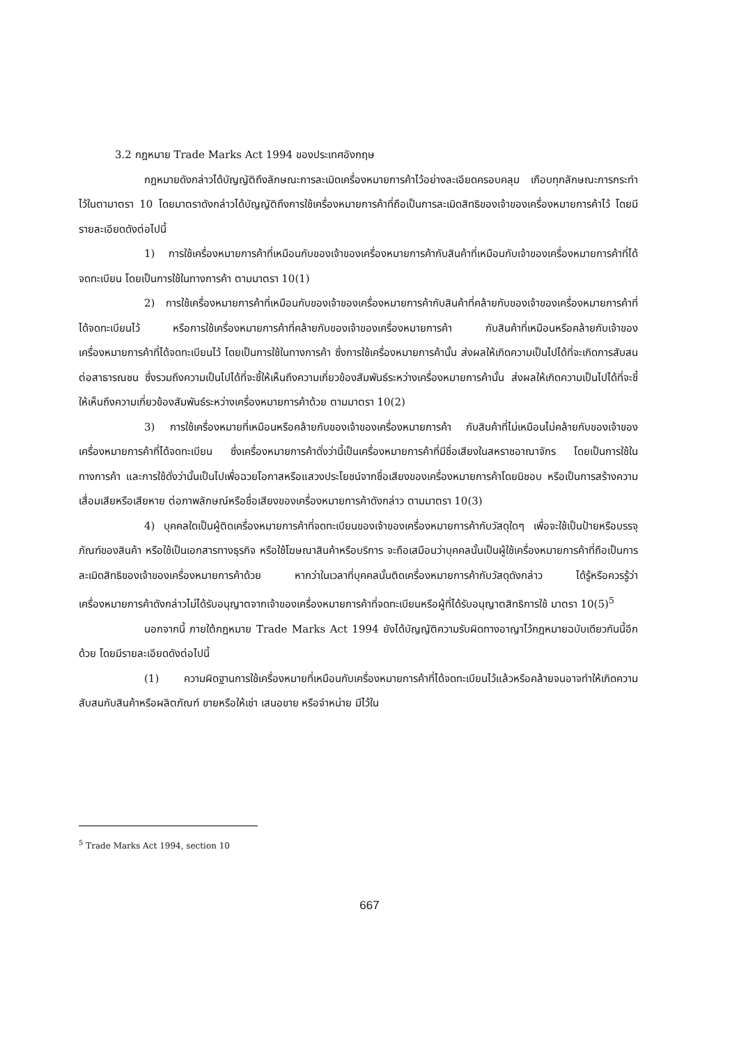3.2 กฎหมาย Trade Marks Act 1994 ของประเทศอังกฤษ
กฎหมายดังกล่าวได้บัญญัติถึงลักษณะการละเมิดเครื่องหมายการค้าไว้อย่างละเอียดครอบคลุม เกือบทุกลักษณะการกระทำไว้ในตามาตรา 10 โดยมาตราดังกล่าวได้บัญญัติถึงการใช้เครื่องหมายการค้าที่ถือเป็นการละเมิดสิทธิของเจ้าของเครื่องหมายการค้าไว้ โดยมีรายละเอียดดังต่อไปนี้
1) การใช้เครื่องหมายการค้าที่เหมือนกับของเจ้าของเครื่องหมายการค้ากับสินค้าที่เหมือนกับเจ้าของเครื่องหมายการค้าที่ได้จดทะเบียน โดยเป็นการใช้ในทางการค้า ตามมาตรา 10(1)
2) การใช้เครื่องหมายการค้าที่เหมือนกับของเจ้าของเครื่องหมายการค้ากับสินค้าที่คล้ายกับของเจ้าของเครื่องหมายการค้าที่ได้จดทะเบียนไว้ หรือการใช้เครื่องหมายการค้าที่คล้ายกับของเจ้าของเครื่องหมายการค้า กับสินค้าที่เหมือนหรือคล้ายกับเจ้าของเครื่องหมายการค้าที่ได้จดทะเบียนไว้ โดยเป็นการใช้ในทางการค้า ซึ่งการใช้เครื่องหมายการค้านั้น ส่งผลให้เกิดความเป็นไปได้ที่จะเกิดการสับสนต่อสาธารณชน ซึ่งรวมถึงความเป็นไปได้ที่จะชี้ให้เห็นถึงความเกี่ยวข้องสัมพันธ์ระหว่างเครื่องหมายการค้านั้น ส่งผลให้เกิดความเป็นไปได้ที่จะชี้ให้เห็นถึงความเกี่ยวข้องสัมพันธ์ระหว่างเครื่องหมายการค้าด้วย ตามมาตรา 10(2)
3) การใช้เครื่องหมายที่เหมือนหรือคล้ายกับของเจ้าของเครื่องหมายการค้า กับสินค้าที่ไม่เหมือนไม่คล้ายกับของเจ้าของเครื่องหมายการค้าที่ได้จดทะเบียน ซึ่งเครื่องหมายการค้าดั่งว่านี้เป็นเครื่องหมายการค้าที่มีชื่อเสียงในสหราชอาณาจักร โดยเป็นการใช้ในทางการค้า และการใช้ดั่งว่านั้นเป็นไปเพื่อฉวยโอกาสหรือแสวงประโยชน์จากชื่อเสียงของเครื่องหมายการค้าโดยมิชอบ หรือเป็นการสร้างความเสื่อมเสียหรือเสียหาย ต่อภาพลักษณ์หรือชื่อเสียงของเครื่องหมายการค้าดังกล่าว ตามมาตรา 10(3)
4) บุคคลใดเป็นผู้ติดเครื่องหมายการค้าที่จดทะเบียนของเจ้าของเครื่องหมายการค้ากับวัสดุใดๆ เพื่อจะใช้เป็นป้ายหรือบรรจุภัณฑ์ของสินค้า หรือใช้เป็นเอกสารทางธุรกิจ หรือใช้โฆษณาสินค้าหรือบริการ จะถือเสมือนว่าบุคคลนั้นเป็นผู้ใช้เครื่องหมายการค้าที่ถือเป็นการละเมิดสิทธิของเจ้าของเครื่องหมายการค้าด้วย หากว่าในเวลาที่บุคคลนั้นติดเครื่องหมายการค้ากับวัสดุดังกล่าว ได้รู้หรือควรรู้ว่าเครื่องหมายการค้าดังกล่าวไม่ได้รับอนุญาตจากเจ้าของเครื่องหมายการค้าที่จดทะเบียนหรือผู้ที่ได้รับอนุญาตสิทธิการใช้ มาตรา 10(5)<sup>5</sup>
นอกจากนี้ ภายใต้กฎหมาย Trade Marks Act 1994 ยังได้บัญญัติความรับผิดทางอาญาไว้กฎหมายฉบับเดียวกันนี้อีกด้วย โดยมีรายละเอียดดังต่อไปนี้
(1) ความผิดฐานการใช้เครื่องหมายที่เหมือนกับเครื่องหมายการค้าที่ได้จดทะเบียนไว้แล้วหรือคล้ายจนอาจทำให้เกิดความสับสนกับสินค้าหรือผลิตภัณฑ์ ขายหรือให้เช่า เสนอขาย หรือจำหน่าย มีไว้ใน
<sup>5</sup> Trade Marks Act 1994, section 10
667